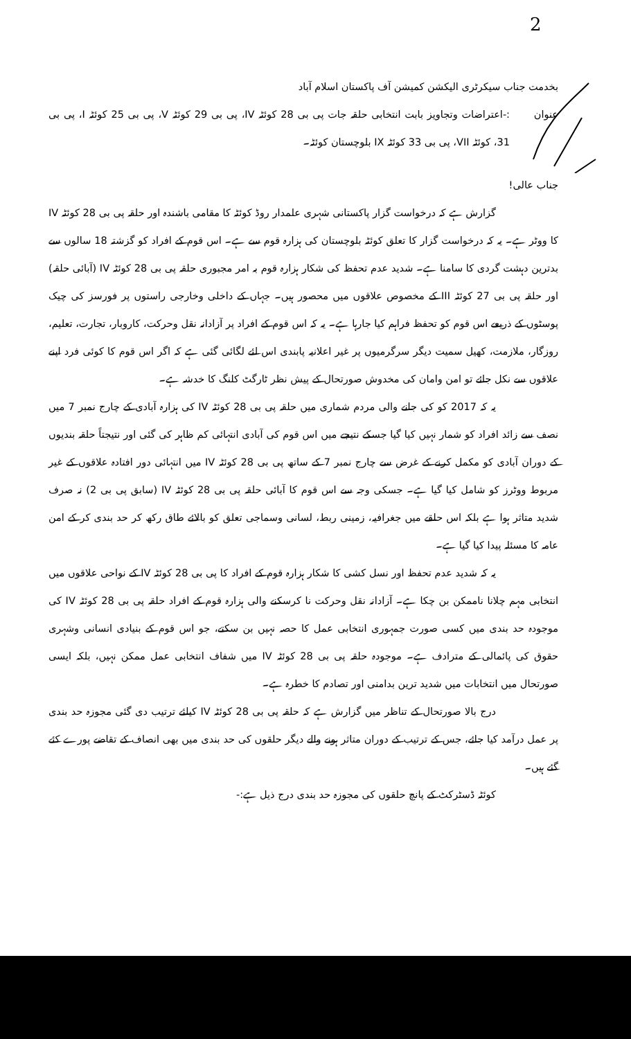2
بخدمت جناب سیکرٹری الیکشن کمیشن آف پاکستان اسلام آباد
عنوان :-اعتراضات وتجاویز بابت انتخابی حلقہ جات پی بی 28 کوئٹہ IV، پی بی 29 کوئٹہ V، پی بی 25 کوئٹہ I، پی بی 31، کوئٹہ VII، پی بی 33 کوئٹہ IX بلوچستان کوئٹہ۔
جناب عالی!
گزارش ہے کہ درخواست گزار پاکستانی شہری علمدار روڈ کوئٹہ کا مقامی باشندہ اور حلقہ پی بی 28 کوئٹہ IV کا ووٹر ہے۔ یہ کہ درخواست گزار کا تعلق کوئٹہ بلوچستان کی ہزارہ قوم سے ہے۔ اس قوم کے افراد کو گزشتہ 18 سالوں سے بدترین دہشت گردی کا سامنا ہے۔ شدید عدم تحفظ کی شکار ہزارہ قوم بہ امر مجبوری حلقہ پی بی 28 کوئٹہ IV (آبائی حلقہ) اور حلقہ پی بی 27 کوئٹہ III کے مخصوص علاقوں میں محصور ہیں۔ جہاں کے داخلی وخارجی راستوں پر فورسز کی چیک پوسٹوں کے ذریعے اس قوم کو تحفظ فراہم کیا جارہا ہے۔ یہ کہ اس قوم کے افراد پر آزادانہ نقل وحرکت، کاروبار، تجارت، تعلیم، روزگار، ملازمت، کھیل سمیت دیگر سرگرمیوں پر غیر اعلانیہ پابندی اس لئے لگائی گئی ہے کہ اگر اس قوم کا کوئی فرد اپنے علاقوں سے نکل جائے تو امن وامان کی مخدوش صورتحال کے پیش نظر ٹارگٹ کلنگ کا خدشہ ہے۔
یہ کہ 2017 کو کی جانے والی مردم شماری میں حلقہ پی بی 28 کوئٹہ IV کی ہزارہ آبادی کے چارج نمبر 7 میں نصف سے زائد افراد کو شمار نہیں کیا گیا جسکے نتیجے میں اس قوم کی آبادی انتہائی کم ظاہر کی گئی اور نتیجتاً حلقہ بندیوں کے دوران آبادی کو مکمل کرنے کے غرض سے چارج نمبر 7 کے ساتھ پی بی 28 کوئٹہ IV میں انتہائی دور افتادہ علاقوں کے غیر مربوط ووٹرز کو شامل کیا گیا ہے۔ جسکی وجہ سے اس قوم کا آبائی حلقہ پی بی 28 کوئٹہ IV (سابق پی بی 2) نہ صرف شدید متاثر ہوا ہے بلکہ اس حلقے میں جغرافیہ، زمینی ربط، لسانی وسماجی تعلق کو بالائے طاق رکھ کر حد بندی کر کے امن عامہ کا مسئلہ پیدا کیا گیا ہے۔
یہ کہ شدید عدم تحفظ اور نسل کشی کا شکار ہزارہ قوم کے افراد کا پی بی 28 کوئٹہ IV کے نواحی علاقوں میں انتخابی مہم چلانا ناممکن بن چکا ہے۔ آزادانہ نقل وحرکت نا کرسکنے والی ہزارہ قوم کے افراد حلقہ پی بی 28 کوئٹہ IV کی موجودہ حد بندی میں کسی صورت جمہوری انتخابی عمل کا حصہ نہیں بن سکتے، جو اس قوم کے بنیادی انسانی وشہری حقوق کی پائمالی کے مترادف ہے۔ موجودہ حلقہ پی بی 28 کوئٹہ IV میں شفاف انتخابی عمل ممکن نہیں، بلکہ ایسی صورتحال میں انتخابات میں شدید ترین بدامنی اور تصادم کا خطرہ ہے۔
درج بالا صورتحال کے تناظر میں گزارش ہے کہ حلقہ پی بی 28 کوئٹہ IV کیلئے ترتیب دی گئی مجوزہ حد بندی پر عمل درآمد کیا جائے، جس کے ترتیب کے دوران متاثر ہونے والے دیگر حلقوں کی حد بندی میں بھی انصاف کے تقاضے پورے کئے گئے ہیں۔
کوئٹہ ڈسٹرکٹ کے پانچ حلقوں کی مجوزہ حد بندی درج ذیل ہے:-